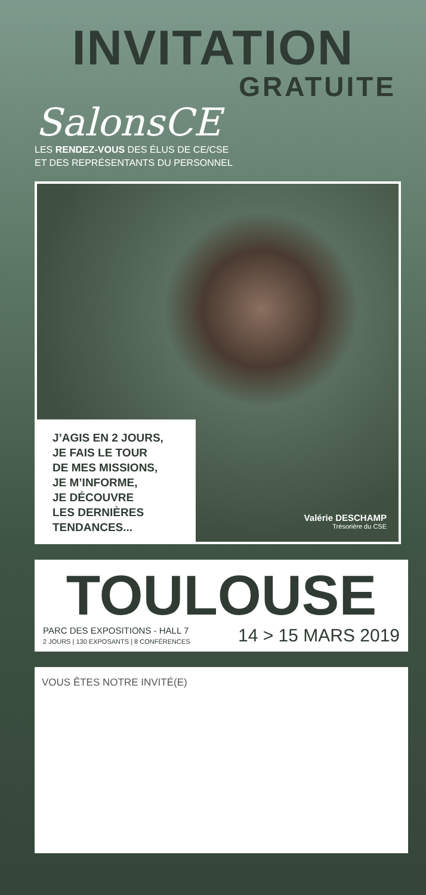INVITATION
GRATUITE
SalonsCE
LES RENDEZ-VOUS DES ÉLUS DE CE/CSE
ET DES REPRÉSENTANTS DU PERSONNEL
J’AGIS EN 2 JOURS,
JE FAIS LE TOUR
DE MES MISSIONS,
JE M’INFORME,
JE DÉCOUVRE
LES DERNIÈRES
TENDANCES...
Valérie DESCHAMP
Trésorière du CSE
TOULOUSE
PARC DES EXPOSITIONS - HALL 7
2 JOURS | 130 EXPOSANTS | 8 CONFÉRENCES
14 > 15 MARS 2019
VOUS ÊTES NOTRE INVITÉ(E)